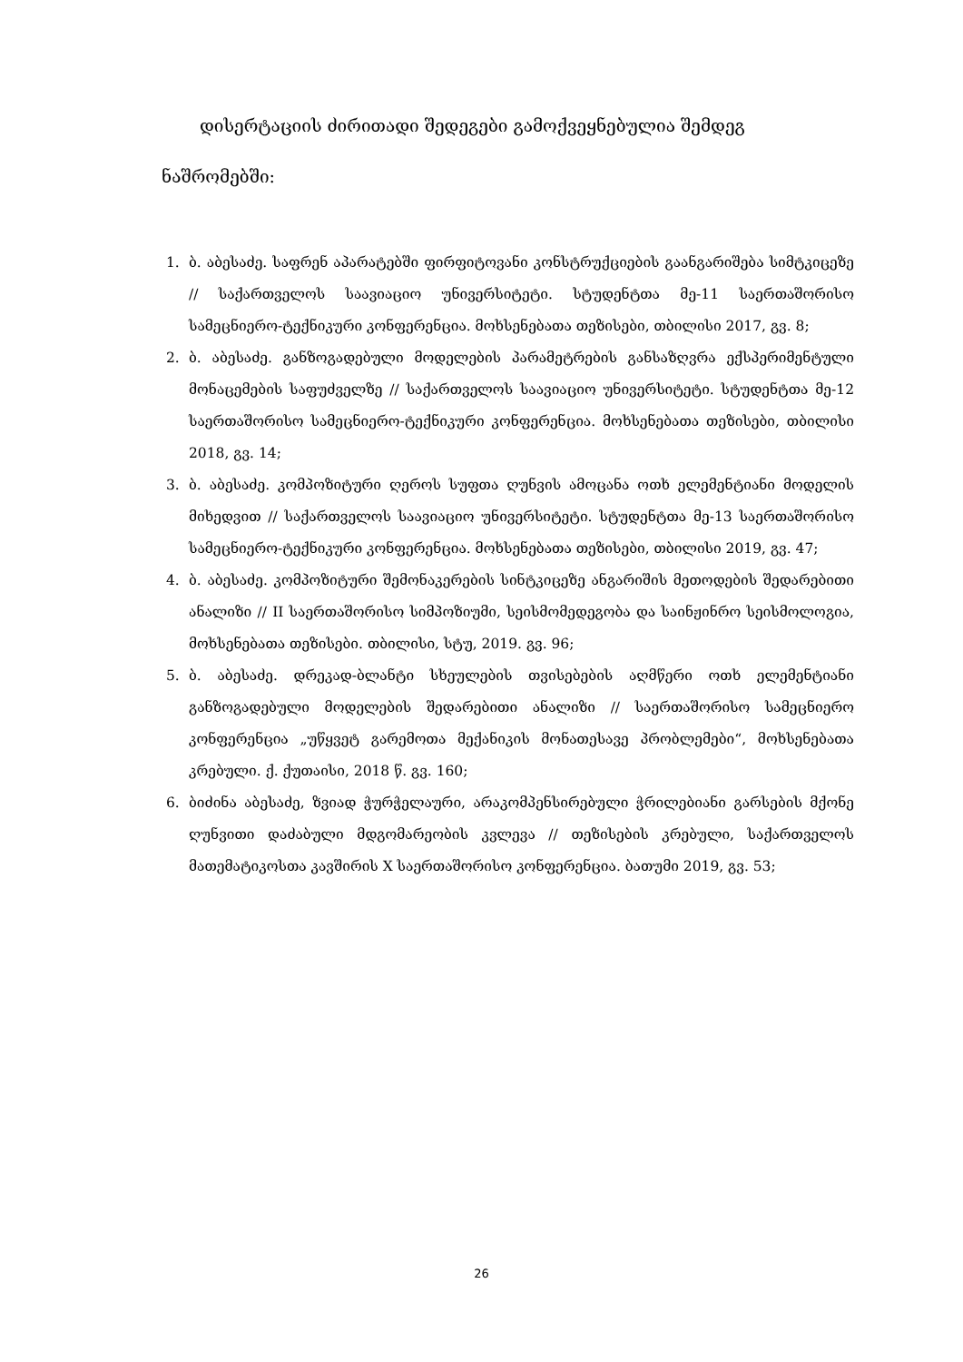დისერტაციის ძირითადი შედეგები გამოქვეყნებულია შემდეგ ნაშრომებში:
1. ბ. აბესაძე. საფრენ აპარატებში ფირფიტოვანი კონსტრუქციების გაანგარიშება სიმტკიცეზე // საქართველოს საავიაციო უნივერსიტეტი. სტუდენტთა მე-11 საერთაშორისო სამეცნიერო-ტექნიკური კონფერენცია. მოხსენებათა თეზისები, თბილისი 2017, გვ. 8;
2. ბ. აბესაძე. განზოგადებული მოდელების პარამეტრების განსაზღვრა ექსპერიმენტული მონაცემების საფუძველზე // საქართველოს საავიაციო უნივერსიტეტი. სტუდენტთა მე-12 საერთაშორისო სამეცნიერო-ტექნიკური კონფერენცია. მოხსენებათა თეზისები, თბილისი 2018, გვ. 14;
3. ბ. აბესაძე. კომპოზიტური ღეროს სუფთა ღუნვის ამოცანა ოთხ ელემენტიანი მოდელის მიხედვით // საქართველოს საავიაციო უნივერსიტეტი. სტუდენტთა მე-13 საერთაშორისო სამეცნიერო-ტექნიკური კონფერენცია. მოხსენებათა თეზისები, თბილისი 2019, გვ. 47;
4. ბ. აბესაძე. კომპოზიტური შემონაკერების სინტკიცეზე ანგარიშის მეთოდების შედარებითი ანალიზი // II საერთაშორისო სიმპოზიუმი, სეისმომედეგობა და საინჟინრო სეისმოლოგია, მოხსენებათა თეზისები. თბილისი, სტუ, 2019. გვ. 96;
5. ბ. აბესაძე. დრეკად-ბლანტი სხეულების თვისებების აღმწერი ოთხ ელემენტიანი განზოგადებული მოდელების შედარებითი ანალიზი // საერთაშორისო სამეცნიერო კონფერენცია „უწყვეტ გარემოთა მექანიკის მონათესავე პრობლემები“, მოხსენებათა კრებული. ქ. ქუთაისი, 2018 წ. გვ. 160;
6. ბიძინა აბესაძე, ზვიად ჭურჭელაური, არაკომპენსირებული ჭრილებიანი გარსების მქონე ღუნვითი დაძაბული მდგომარეობის კვლევა // თეზისების კრებული, საქართველოს მათემატიკოსთა კავშირის X საერთაშორისო კონფერენცია. ბათუმი 2019, გვ. 53;
26